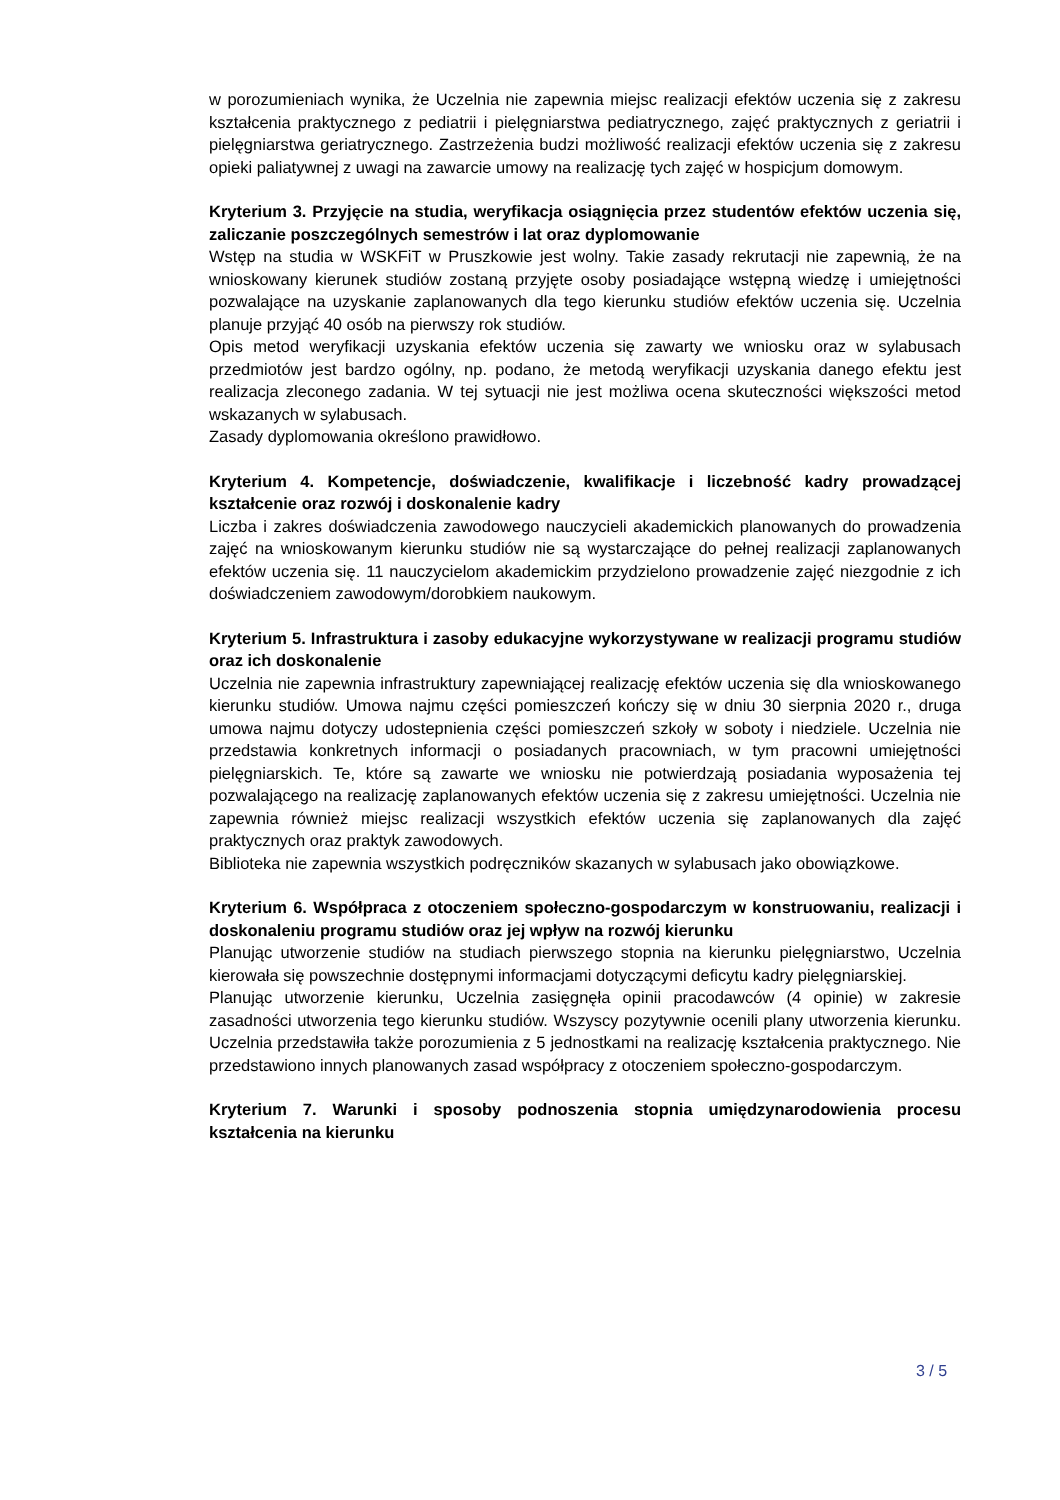w porozumieniach wynika, że Uczelnia nie zapewnia miejsc realizacji efektów uczenia się z zakresu kształcenia praktycznego z pediatrii i pielęgniarstwa pediatrycznego, zajęć praktycznych z geriatrii i pielęgniarstwa geriatrycznego. Zastrzeżenia budzi możliwość realizacji efektów uczenia się z zakresu opieki paliatywnej z uwagi na zawarcie umowy na realizację tych zajęć w hospicjum domowym.
Kryterium 3. Przyjęcie na studia, weryfikacja osiągnięcia przez studentów efektów uczenia się, zaliczanie poszczególnych semestrów i lat oraz dyplomowanie
Wstęp na studia w WSKFiT w Pruszkowie jest wolny. Takie zasady rekrutacji nie zapewnią, że na wnioskowany kierunek studiów zostaną przyjęte osoby posiadające wstępną wiedzę i umiejętności pozwalające na uzyskanie zaplanowanych dla tego kierunku studiów efektów uczenia się. Uczelnia planuje przyjąć 40 osób na pierwszy rok studiów.
Opis metod weryfikacji uzyskania efektów uczenia się zawarty we wniosku oraz w sylabusach przedmiotów jest bardzo ogólny, np. podano, że metodą weryfikacji uzyskania danego efektu jest realizacja zleconego zadania. W tej sytuacji nie jest możliwa ocena skuteczności większości metod wskazanych w sylabusach.
Zasady dyplomowania określono prawidłowo.
Kryterium 4. Kompetencje, doświadczenie, kwalifikacje i liczebność kadry prowadzącej kształcenie oraz rozwój i doskonalenie kadry
Liczba i zakres doświadczenia zawodowego nauczycieli akademickich planowanych do prowadzenia zajęć na wnioskowanym kierunku studiów nie są wystarczające do pełnej realizacji zaplanowanych efektów uczenia się. 11 nauczycielom akademickim przydzielono prowadzenie zajęć niezgodnie z ich doświadczeniem zawodowym/dorobkiem naukowym.
Kryterium 5. Infrastruktura i zasoby edukacyjne wykorzystywane w realizacji programu studiów oraz ich doskonalenie
Uczelnia nie zapewnia infrastruktury zapewniającej realizację efektów uczenia się dla wnioskowanego kierunku studiów. Umowa najmu części pomieszczeń kończy się w dniu 30 sierpnia 2020 r., druga umowa najmu dotyczy udostepnienia części pomieszczeń szkoły w soboty i niedziele. Uczelnia nie przedstawia konkretnych informacji o posiadanych pracowniach, w tym pracowni umiejętności pielęgniarskich. Te, które są zawarte we wniosku nie potwierdzają posiadania wyposażenia tej pozwalającego na realizację zaplanowanych efektów uczenia się z zakresu umiejętności. Uczelnia nie zapewnia również miejsc realizacji wszystkich efektów uczenia się zaplanowanych dla zajęć praktycznych oraz praktyk zawodowych.
Biblioteka nie zapewnia wszystkich podręczników skazanych w sylabusach jako obowiązkowe.
Kryterium 6. Współpraca z otoczeniem społeczno-gospodarczym w konstruowaniu, realizacji i doskonaleniu programu studiów oraz jej wpływ na rozwój kierunku
Planując utworzenie studiów na studiach pierwszego stopnia na kierunku pielęgniarstwo, Uczelnia kierowała się powszechnie dostępnymi informacjami dotyczącymi deficytu kadry pielęgniarskiej.
Planując utworzenie kierunku, Uczelnia zasięgnęła opinii pracodawców (4 opinie) w zakresie zasadności utworzenia tego kierunku studiów. Wszyscy pozytywnie ocenili plany utworzenia kierunku. Uczelnia przedstawiła także porozumienia z 5 jednostkami na realizację kształcenia praktycznego. Nie przedstawiono innych planowanych zasad współpracy z otoczeniem społeczno-gospodarczym.
Kryterium 7. Warunki i sposoby podnoszenia stopnia umiędzynarodowienia procesu kształcenia na kierunku
3 / 5